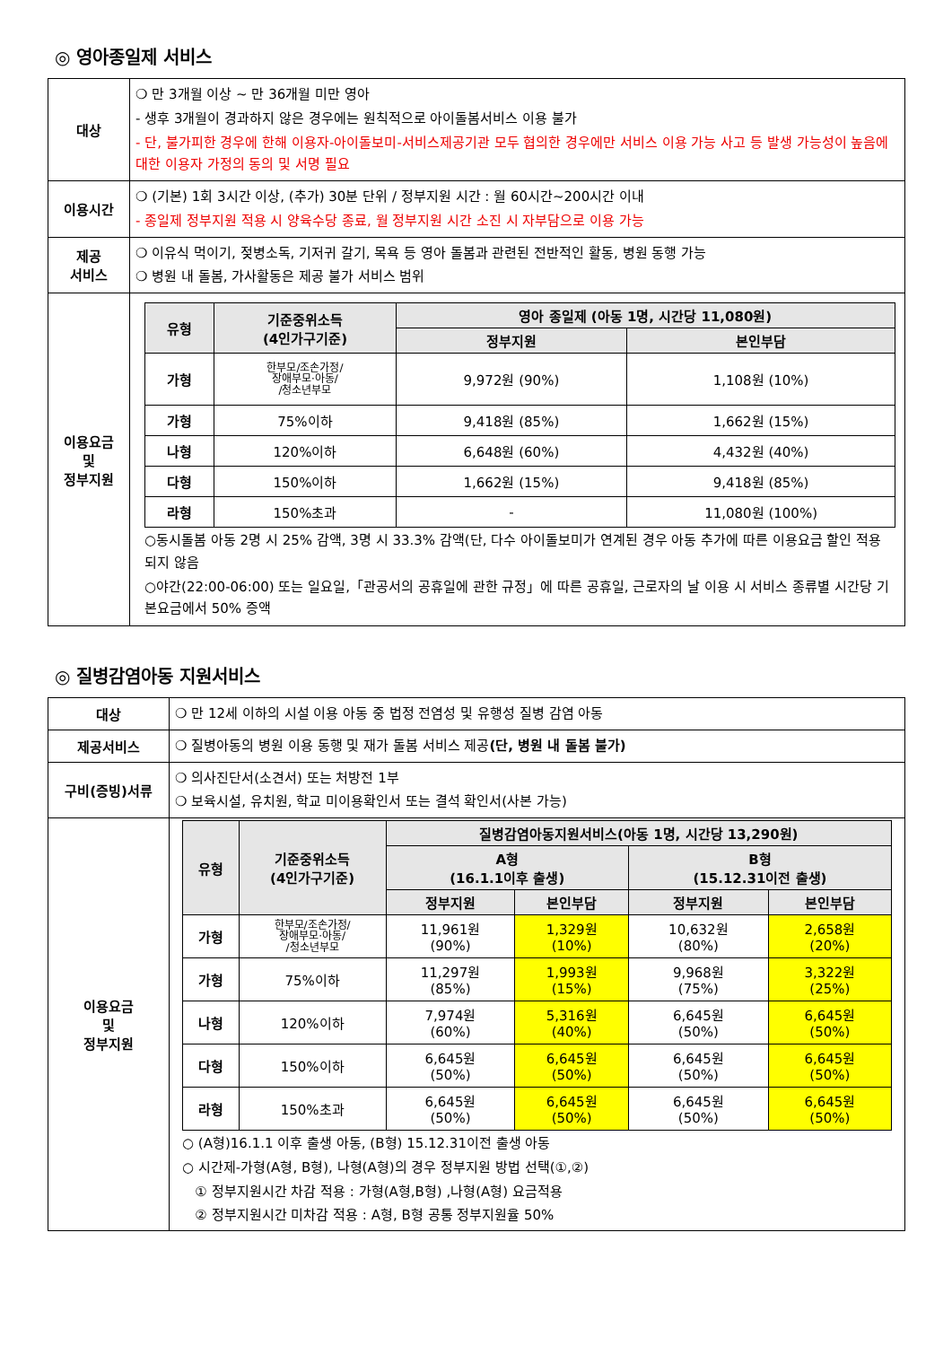◎ 영아종일제 서비스
| 대상 | ❍ 만 3개월 이상 ~ 만 36개월 미만 영아 - 생후 3개월이 경과하지 않은 경우에는 원칙적으로 아이돌봄서비스 이용 불가 - 단, 불가피한 경우에 한해 이용자-아이돌보미-서비스제공기관 모두 협의한 경우에만 서비스 이용 가능 사고 등 발생 가능성이 높음에 대한 이용자 가정의 동의 및 서명 필요 |
| 이용시간 | ❍ (기본) 1회 3시간 이상, (추가) 30분 단위 / 정부지원 시간 : 월 60시간~200시간 이내 - 종일제 정부지원 적용 시 양육수당 종료, 월 정부지원 시간 소진 시 자부담으로 이용 가능 |
| 제공 서비스 | ❍ 이유식 먹이기, 젖병소독, 기저귀 갈기, 목욕 등 영아 돌봄과 관련된 전반적인 활동, 병원 동행 가능 ❍ 병원 내 돌봄, 가사활동은 제공 불가 서비스 범위 |
| 이용요금 및 정부지원 | / 유형 / 기준중위소득 (4인가구기준) / 영아 종일제 (아동 1명, 시간당 11,080원) / / / --- / --- / --- / --- / / / / 정부지원 / 본인부담 / / 가형 / 한부모/조손가정/ 장애부모·아동/ /청소년부모 / 9,972원 (90%) / 1,108원 (10%) / / 가형 / 75%이하 / 9,418원 (85%) / 1,662원 (15%) / / 나형 / 120%이하 / 6,648원 (60%) / 4,432원 (40%) / / 다형 / 150%이하 / 1,662원 (15%) / 9,418원 (85%) / / 라형 / 150%초과 / - / 11,080원 (100%) / ○동시돌봄 아동 2명 시 25% 감액, 3명 시 33.3% 감액(단, 다수 아이돌보미가 연계된 경우 아동 추가에 따른 이용요금 할인 적용 되지 않음 ○야간(22:00-06:00) 또는 일요일,「관공서의 공휴일에 관한 규정」에 따른 공휴일, 근로자의 날 이용 시 서비스 종류별 시간당 기본요금에서 50% 증액 |
◎ 질병감염아동 지원서비스
| 대상 | ❍ 만 12세 이하의 시설 이용 아동 중 법정 전염성 및 유행성 질병 감염 아동 |
| 제공서비스 | ❍ 질병아동의 병원 이용 동행 및 재가 돌봄 서비스 제공 (단, 병원 내 돌봄 불가) |
| 구비(증빙)서류 | ❍ 의사진단서(소견서) 또는 처방전 1부 ❍ 보육시설, 유치원, 학교 미이용확인서 또는 결석 확인서(사본 가능) |
| 이용요금 및 정부지원 | / 유형 / 기준중위소득 (4인가구기준) / 질병감염아동지원서비스(아동 1명, 시간당 13,290원) / / / / / --- / --- / --- / --- / --- / --- / / / / A형 (16.1.1이후 출생) / / B형 (15.12.31이전 출생) / / / / / 정부지원 / 본인부담 / 정부지원 / 본인부담 / / 가형 / 한부모/조손가정/ 장애부모·아동/ /청소년부모 / 11,961원 (90%) / 1,329원 (10%) / 10,632원 (80%) / 2,658원 (20%) / / 가형 / 75%이하 / 11,297원 (85%) / 1,993원 (15%) / 9,968원 (75%) / 3,322원 (25%) / / 나형 / 120%이하 / 7,974원 (60%) / 5,316원 (40%) / 6,645원 (50%) / 6,645원 (50%) / / 다형 / 150%이하 / 6,645원 (50%) / 6,645원 (50%) / 6,645원 (50%) / 6,645원 (50%) / / 라형 / 150%초과 / 6,645원 (50%) / 6,645원 (50%) / 6,645원 (50%) / 6,645원 (50%) / ○ (A형)16.1.1 이후 출생 아동, (B형) 15.12.31이전 출생 아동 ○ 시간제-가형(A형, B형), 나형(A형)의 경우 정부지원 방법 선택(①,②) ① 정부지원시간 차감 적용 : 가형(A형,B형) ,나형(A형) 요금적용 ② 정부지원시간 미차감 적용 : A형, B형 공통 정부지원율 50% |